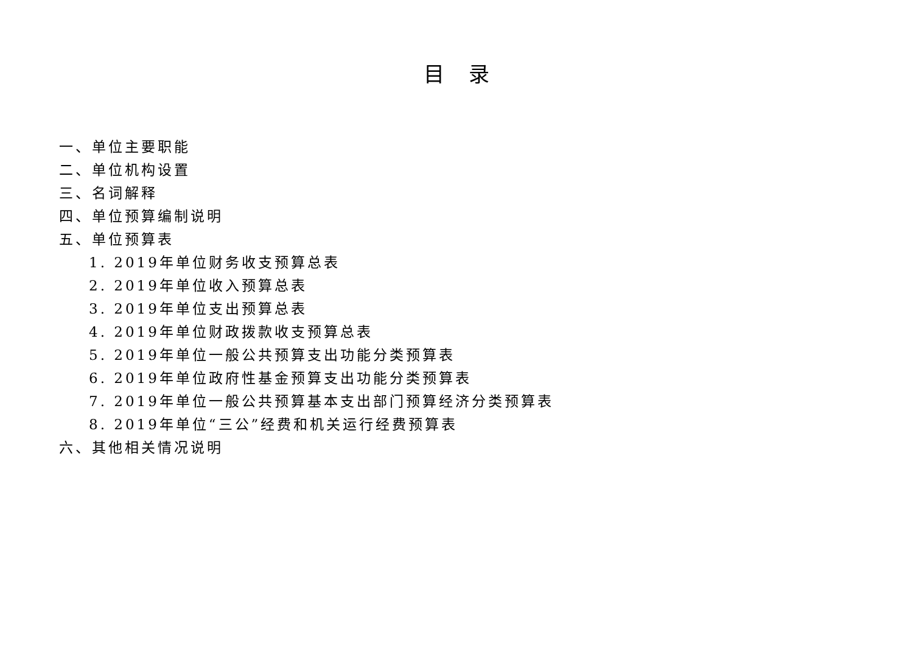目录
一、单位主要职能
二、单位机构设置
三、名词解释
四、单位预算编制说明
五、单位预算表
1. 2019年单位财务收支预算总表
2. 2019年单位收入预算总表
3. 2019年单位支出预算总表
4. 2019年单位财政拨款收支预算总表
5. 2019年单位一般公共预算支出功能分类预算表
6. 2019年单位政府性基金预算支出功能分类预算表
7. 2019年单位一般公共预算基本支出部门预算经济分类预算表
8. 2019年单位“三公”经费和机关运行经费预算表
六、其他相关情况说明